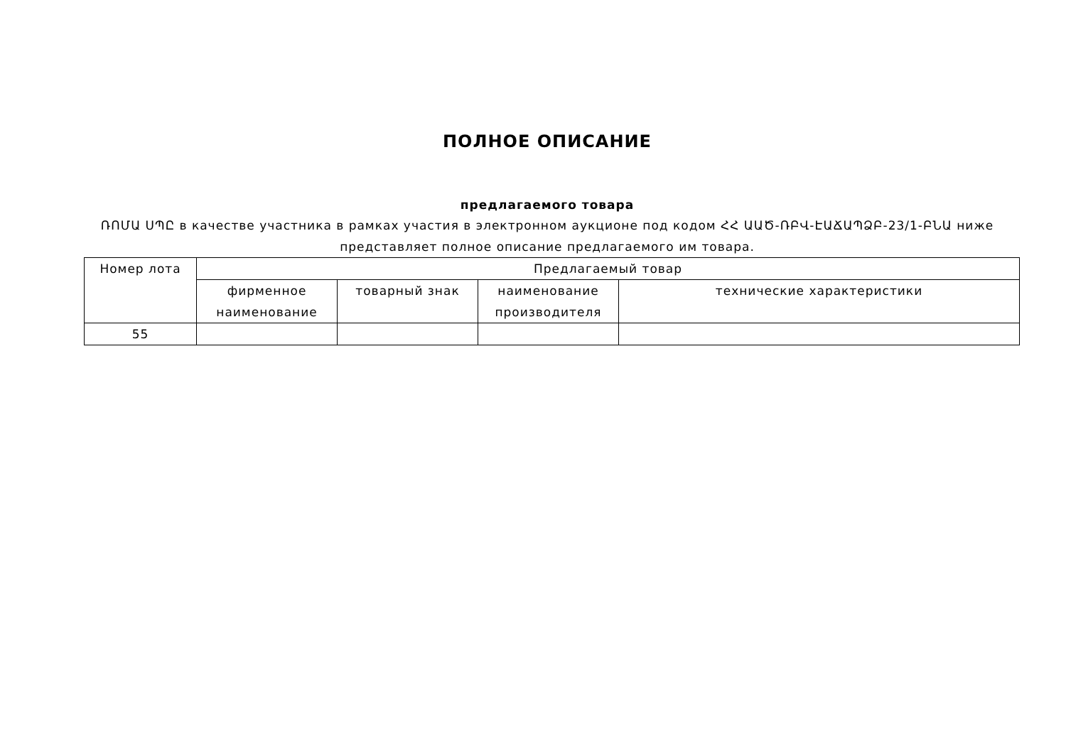ПОЛНОЕ ОПИСАНИЕ
предлагаемого товара
ՌՈՄԱ ՍՊԸ в качестве участника в рамках участия в электронном аукционе под кодом ՀՀ ԱԱԾ-ՌԲՎ-ԷԱՃԱՊՁԲ-23/1-ԲՆԱ ниже представляет полное описание предлагаемого им товара.
| Номер лота | Предлагаемый товар | | | |
| | фирменное наименование | товарный знак | наименование производителя | технические характеристики |
| 55 | | | | |